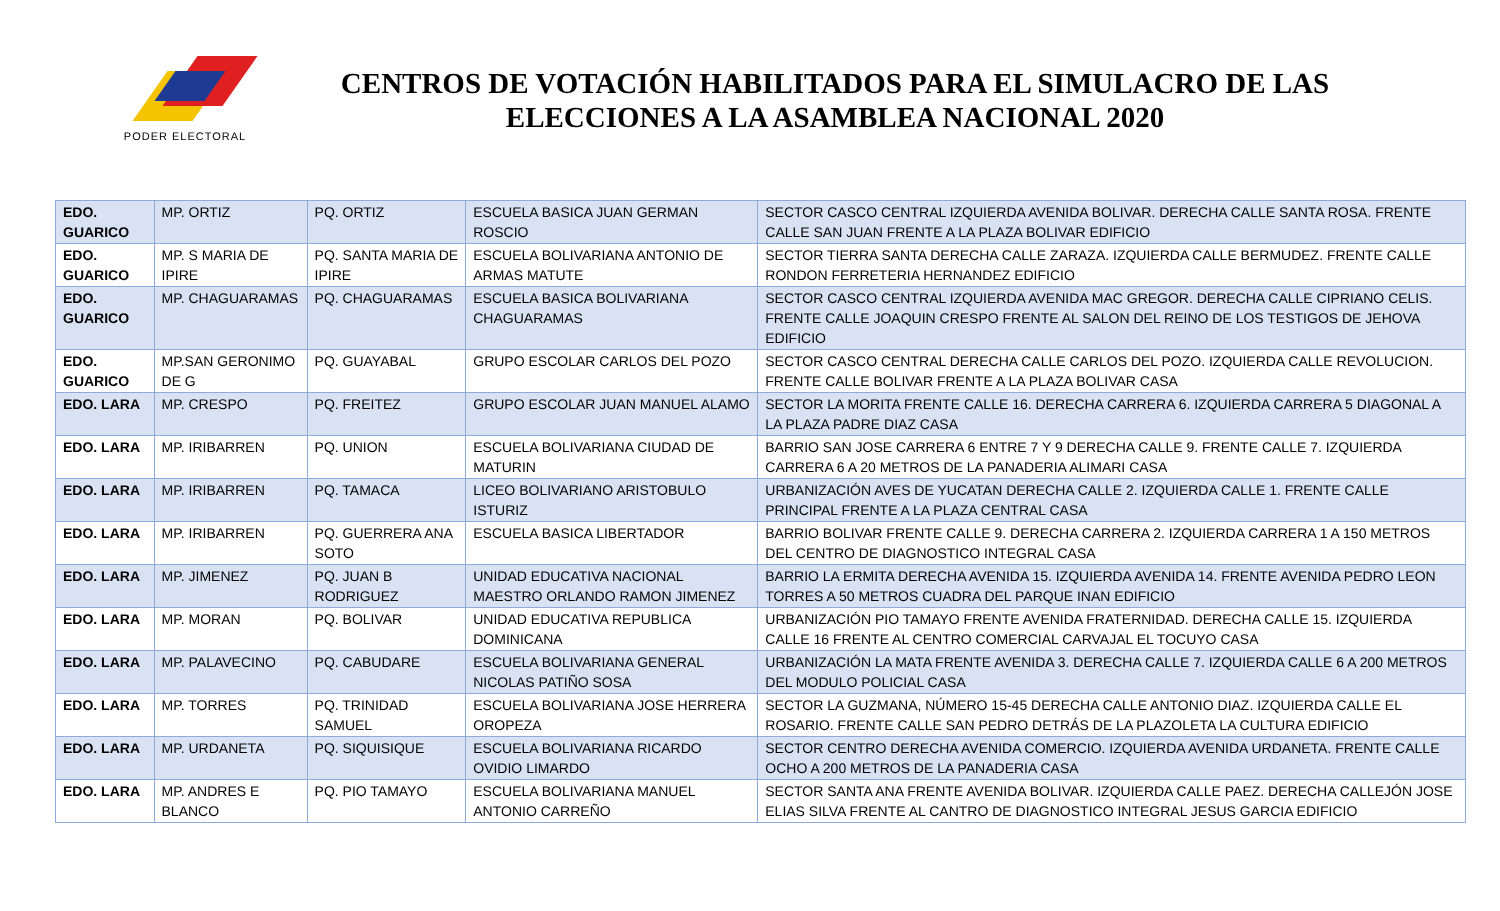PODER ELECTORAL
CENTROS DE VOTACIÓN HABILITADOS PARA EL SIMULACRO DE LAS ELECCIONES A LA ASAMBLEA NACIONAL 2020
| EDO. GUARICO | MP. ORTIZ | PQ. ORTIZ | ESCUELA BASICA JUAN GERMAN ROSCIO | SECTOR CASCO CENTRAL IZQUIERDA AVENIDA BOLIVAR. DERECHA CALLE SANTA ROSA. FRENTE CALLE SAN JUAN FRENTE A LA PLAZA BOLIVAR EDIFICIO |
| EDO. GUARICO | MP. S MARIA DE IPIRE | PQ. SANTA MARIA DE IPIRE | ESCUELA BOLIVARIANA ANTONIO DE ARMAS MATUTE | SECTOR TIERRA SANTA DERECHA CALLE ZARAZA. IZQUIERDA CALLE BERMUDEZ. FRENTE CALLE RONDON FERRETERIA HERNANDEZ EDIFICIO |
| EDO. GUARICO | MP. CHAGUARAMAS | PQ. CHAGUARAMAS | ESCUELA BASICA BOLIVARIANA CHAGUARAMAS | SECTOR CASCO CENTRAL IZQUIERDA AVENIDA MAC GREGOR. DERECHA CALLE CIPRIANO CELIS. FRENTE CALLE JOAQUIN CRESPO FRENTE AL SALON DEL REINO DE LOS TESTIGOS DE JEHOVA EDIFICIO |
| EDO. GUARICO | MP.SAN GERONIMO DE G | PQ. GUAYABAL | GRUPO ESCOLAR CARLOS DEL POZO | SECTOR CASCO CENTRAL DERECHA CALLE CARLOS DEL POZO. IZQUIERDA CALLE REVOLUCION. FRENTE CALLE BOLIVAR FRENTE A LA PLAZA BOLIVAR CASA |
| EDO. LARA | MP. CRESPO | PQ. FREITEZ | GRUPO ESCOLAR JUAN MANUEL ALAMO | SECTOR LA MORITA FRENTE CALLE 16. DERECHA CARRERA 6. IZQUIERDA CARRERA 5 DIAGONAL A LA PLAZA PADRE DIAZ CASA |
| EDO. LARA | MP. IRIBARREN | PQ. UNION | ESCUELA BOLIVARIANA CIUDAD DE MATURIN | BARRIO SAN JOSE CARRERA 6 ENTRE 7 Y 9 DERECHA CALLE 9. FRENTE CALLE 7. IZQUIERDA CARRERA 6 A 20 METROS DE LA PANADERIA ALIMARI CASA |
| EDO. LARA | MP. IRIBARREN | PQ. TAMACA | LICEO BOLIVARIANO ARISTOBULO ISTURIZ | URBANIZACIÓN AVES DE YUCATAN DERECHA CALLE 2. IZQUIERDA CALLE 1. FRENTE CALLE PRINCIPAL FRENTE A LA PLAZA CENTRAL CASA |
| EDO. LARA | MP. IRIBARREN | PQ. GUERRERA ANA SOTO | ESCUELA BASICA LIBERTADOR | BARRIO BOLIVAR FRENTE CALLE 9. DERECHA CARRERA 2. IZQUIERDA CARRERA 1 A 150 METROS DEL CENTRO DE DIAGNOSTICO INTEGRAL CASA |
| EDO. LARA | MP. JIMENEZ | PQ. JUAN B RODRIGUEZ | UNIDAD EDUCATIVA NACIONAL MAESTRO ORLANDO RAMON JIMENEZ | BARRIO LA ERMITA DERECHA AVENIDA 15. IZQUIERDA AVENIDA 14. FRENTE AVENIDA PEDRO LEON TORRES A 50 METROS CUADRA DEL PARQUE INAN EDIFICIO |
| EDO. LARA | MP. MORAN | PQ. BOLIVAR | UNIDAD EDUCATIVA REPUBLICA DOMINICANA | URBANIZACIÓN PIO TAMAYO FRENTE AVENIDA FRATERNIDAD. DERECHA CALLE 15. IZQUIERDA CALLE 16 FRENTE AL CENTRO COMERCIAL CARVAJAL EL TOCUYO CASA |
| EDO. LARA | MP. PALAVECINO | PQ. CABUDARE | ESCUELA BOLIVARIANA GENERAL NICOLAS PATIÑO SOSA | URBANIZACIÓN LA MATA FRENTE AVENIDA 3. DERECHA CALLE 7. IZQUIERDA CALLE 6 A 200 METROS DEL MODULO POLICIAL CASA |
| EDO. LARA | MP. TORRES | PQ. TRINIDAD SAMUEL | ESCUELA BOLIVARIANA JOSE HERRERA OROPEZA | SECTOR LA GUZMANA, NÚMERO 15-45 DERECHA CALLE ANTONIO DIAZ. IZQUIERDA CALLE EL ROSARIO. FRENTE CALLE SAN PEDRO DETRÁS DE LA PLAZOLETA LA CULTURA EDIFICIO |
| EDO. LARA | MP. URDANETA | PQ. SIQUISIQUE | ESCUELA BOLIVARIANA RICARDO OVIDIO LIMARDO | SECTOR CENTRO DERECHA AVENIDA COMERCIO. IZQUIERDA AVENIDA URDANETA. FRENTE CALLE OCHO A 200 METROS DE LA PANADERIA CASA |
| EDO. LARA | MP. ANDRES E BLANCO | PQ. PIO TAMAYO | ESCUELA BOLIVARIANA MANUEL ANTONIO CARREÑO | SECTOR SANTA ANA FRENTE AVENIDA BOLIVAR. IZQUIERDA CALLE PAEZ. DERECHA CALLEJÓN JOSE ELIAS SILVA FRENTE AL CANTRO DE DIAGNOSTICO INTEGRAL JESUS GARCIA EDIFICIO |